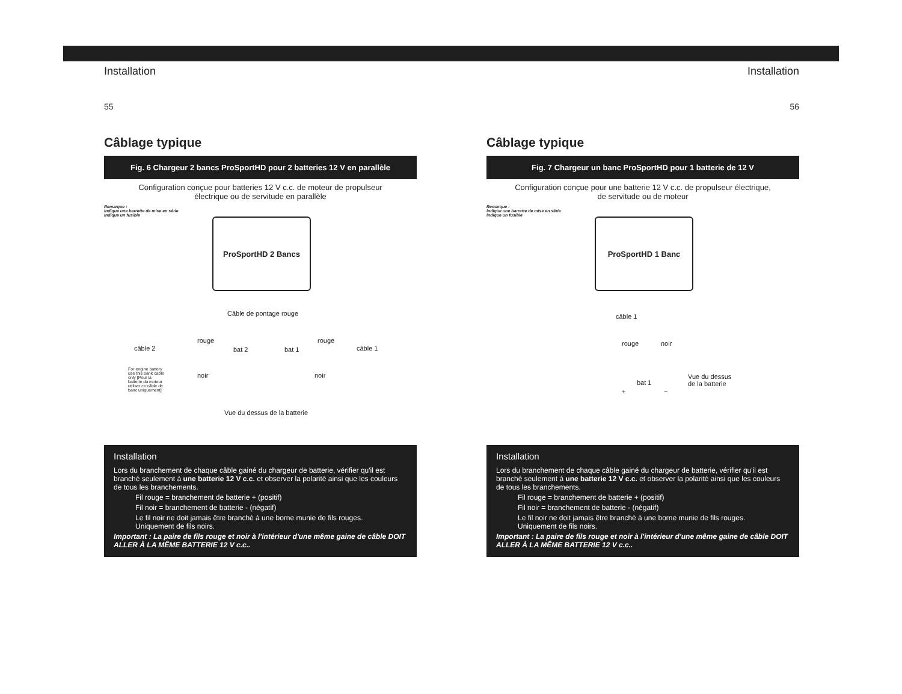Installation
55
Câblage typique
Fig. 6 Chargeur 2 bancs ProSportHD pour 2 batteries 12 V en parallèle
Configuration conçue pour batteries 12 V c.c. de moteur de propulseur
électrique ou de servitude en parallèle
Remarque :
Indique une barrette de mise en série
Indique un fusible
ProSportHD 2 Bancs
Câble de pontage rouge
rouge rouge
câble 2 bat 2 bat 1 câble 1
noir noir
For engine battery use this bank cable only [Pour la batterie du moteur utiliser ce câble de banc uniquement]
Vue du dessus de la batterie
Installation
Lors du branchement de chaque câble gainé du chargeur de batterie, vérifier qu'il est branché seulement à une batterie 12 V c.c. et observer la polarité ainsi que les couleurs de tous les branchements.
Fil rouge = branchement de batterie + (positif)
Fil noir = branchement de batterie - (négatif)
Le fil noir ne doit jamais être branché à une borne munie de fils rouges.
Uniquement de fils noirs.
Important : La paire de fils rouge et noir à l'intérieur d'une même gaine de câble DOIT ALLER À LA MÊME BATTERIE 12 V c.c..
Installation
56
Câblage typique
Fig. 7 Chargeur un banc ProSportHD pour 1 batterie de 12 V
Configuration conçue pour une batterie 12 V c.c. de propulseur électrique,
de servitude ou de moteur
Remarque :
Indique une barrette de mise en série
Indique un fusible
ProSportHD 1 Banc
câble 1
rouge noir
bat 1
+ −
Vue du dessus
de la batterie
Installation
Lors du branchement de chaque câble gainé du chargeur de batterie, vérifier qu'il est branché seulement à une batterie 12 V c.c. et observer la polarité ainsi que les couleurs de tous les branchements.
Fil rouge = branchement de batterie + (positif)
Fil noir = branchement de batterie - (négatif)
Le fil noir ne doit jamais être branché à une borne munie de fils rouges.
Uniquement de fils noirs.
Important : La paire de fils rouge et noir à l'intérieur d'une même gaine de câble DOIT ALLER À LA MÊME BATTERIE 12 V c.c..